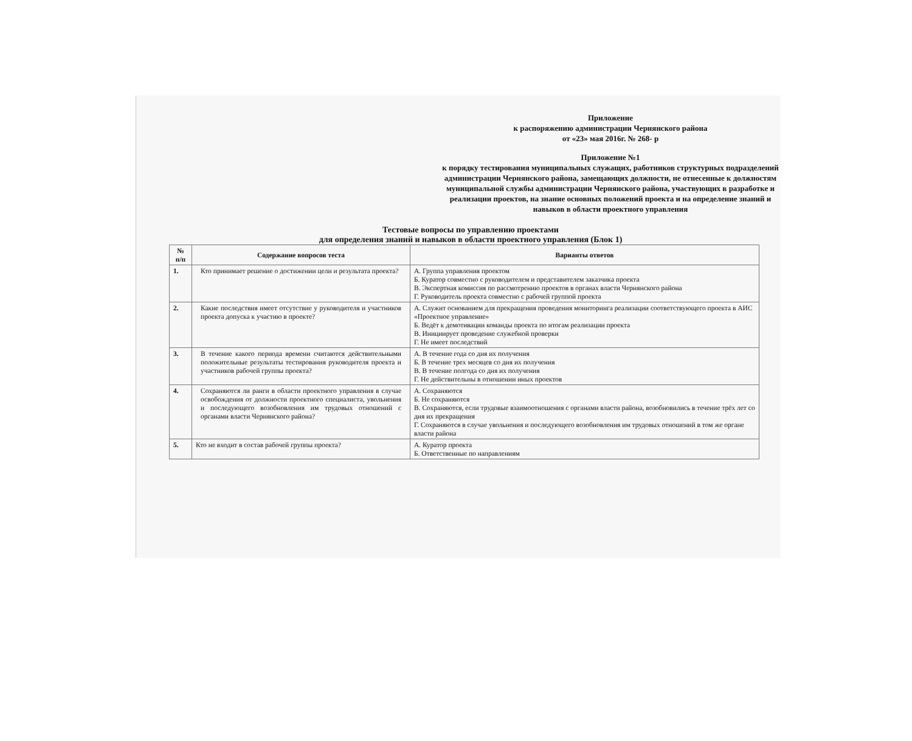Приложение
к распоряжению администрации Чернянского района
от «23» мая 2016г. № 268- р
Приложение №1
к порядку тестирования муниципальных служащих, работников структурных подразделений администрации Чернянского района, замещающих должности, не отнесенные к должностям муниципальной службы администрации Чернянского района, участвующих в разработке и реализации проектов, на знание основных положений проекта и на определение знаний и навыков в области проектного управления
Тестовые вопросы по управлению проектами
для определения знаний и навыков в области проектного управления (Блок 1)
| № п/п | Содержание вопросов теста | Варианты ответов |
| --- | --- | --- |
| 1. | Кто принимает решение о достижении цели и результата проекта? | А. Группа управления проектом Б. Куратор совместно с руководителем и представителем заказчика проекта В. Экспертная комиссия по рассмотрению проектов в органах власти Чернянского района Г. Руководитель проекта совместно с рабочей группой проекта |
| 2. | Какие последствия имеет отсутствие у руководителя и участников проекта допуска к участию в проекте? | А. Служит основанием для прекращения проведения мониторинга реализации соответствующего проекта в АИС «Проектное управление» Б. Ведёт к демотивации команды проекта по итогам реализации проекта В. Инициирует проведение служебной проверки Г. Не имеет последствий |
| 3. | В течение какого периода времени считаются действительными положительные результаты тестирования руководителя проекта и участников рабочей группы проекта? | А. В течение года со дня их получения Б. В течение трех месяцев со дня их получения В. В течение полгода со дня их получения Г. Не действительны в отношении иных проектов |
| 4. | Сохраняются ли ранги в области проектного управления в случае освобождения от должности проектного специалиста, увольнения и последующего возобновления им трудовых отношений с органами власти Чернянского района? | А. Сохраняются Б. Не сохраняются В. Сохраняются, если трудовые взаимоотношения с органами власти района, возобновились в течение трёх лет со дня их прекращения Г. Сохраняются в случае увольнения и последующего возобновления им трудовых отношений в том же органе власти района |
| 5. | Кто не входит в состав рабочей группы проекта? | А. Куратор проекта Б. Ответственные по направлениям |